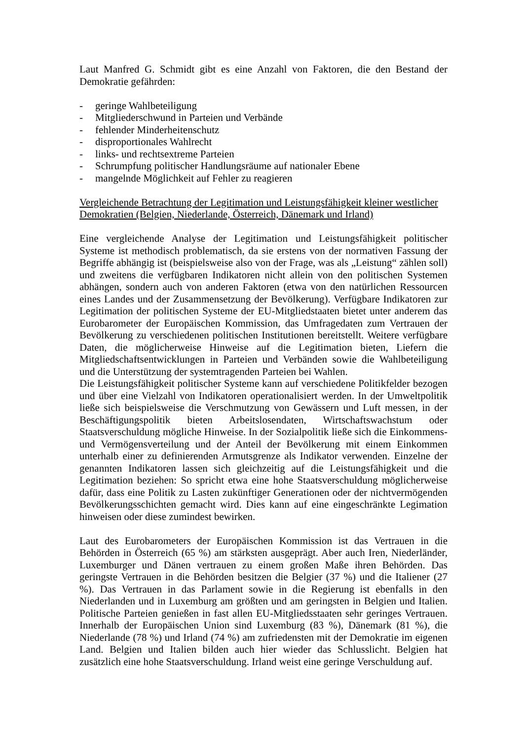Laut Manfred G. Schmidt gibt es eine Anzahl von Faktoren, die den Bestand der Demokratie gefährden:
- geringe Wahlbeteiligung
- Mitgliederschwund in Parteien und Verbände
- fehlender Minderheitenschutz
- disproportionales Wahlrecht
- links- und rechtsextreme Parteien
- Schrumpfung politischer Handlungsräume auf nationaler Ebene
- mangelnde Möglichkeit auf Fehler zu reagieren
Vergleichende Betrachtung der Legitimation und Leistungsfähigkeit kleiner westlicher Demokratien (Belgien, Niederlande, Österreich, Dänemark und Irland)
Eine vergleichende Analyse der Legitimation und Leistungsfähigkeit politischer Systeme ist methodisch problematisch, da sie erstens von der normativen Fassung der Begriffe abhängig ist (beispielsweise also von der Frage, was als „Leistung“ zählen soll) und zweitens die verfügbaren Indikatoren nicht allein von den politischen Systemen abhängen, sondern auch von anderen Faktoren (etwa von den natürlichen Ressourcen eines Landes und der Zusammensetzung der Bevölkerung). Verfügbare Indikatoren zur Legitimation der politischen Systeme der EU-Mitgliedstaaten bietet unter anderem das Eurobarometer der Europäischen Kommission, das Umfragedaten zum Vertrauen der Bevölkerung zu verschiedenen politischen Institutionen bereitstellt. Weitere verfügbare Daten, die möglicherweise Hinweise auf die Legitimation bieten, Liefern die Mitgliedschaftsentwicklungen in Parteien und Verbänden sowie die Wahlbeteiligung und die Unterstützung der systemtragenden Parteien bei Wahlen.
Die Leistungsfähigkeit politischer Systeme kann auf verschiedene Politikfelder bezogen und über eine Vielzahl von Indikatoren operationalisiert werden. In der Umweltpolitik ließe sich beispielsweise die Verschmutzung von Gewässern und Luft messen, in der Beschäftigungspolitik bieten Arbeitslosendaten, Wirtschaftswachstum oder Staatsverschuldung mögliche Hinweise. In der Sozialpolitik ließe sich die Einkommens- und Vermögensverteilung und der Anteil der Bevölkerung mit einem Einkommen unterhalb einer zu definierenden Armutsgrenze als Indikator verwenden. Einzelne der genannten Indikatoren lassen sich gleichzeitig auf die Leistungsfähigkeit und die Legitimation beziehen: So spricht etwa eine hohe Staatsverschuldung möglicherweise dafür, dass eine Politik zu Lasten zukünftiger Generationen oder der nichtvermögenden Bevölkerungsschichten gemacht wird. Dies kann auf eine eingeschränkte Legimation hinweisen oder diese zumindest bewirken.
Laut des Eurobarometers der Europäischen Kommission ist das Vertrauen in die Behörden in Österreich (65 %) am stärksten ausgeprägt. Aber auch Iren, Niederländer, Luxemburger und Dänen vertrauen zu einem großen Maße ihren Behörden. Das geringste Vertrauen in die Behörden besitzen die Belgier (37 %) und die Italiener (27 %). Das Vertrauen in das Parlament sowie in die Regierung ist ebenfalls in den Niederlanden und in Luxemburg am größten und am geringsten in Belgien und Italien. Politische Parteien genießen in fast allen EU-Mitgliedsstaaten sehr geringes Vertrauen. Innerhalb der Europäischen Union sind Luxemburg (83 %), Dänemark (81 %), die Niederlande (78 %) und Irland (74 %) am zufriedensten mit der Demokratie im eigenen Land. Belgien und Italien bilden auch hier wieder das Schlusslicht. Belgien hat zusätzlich eine hohe Staatsverschuldung. Irland weist eine geringe Verschuldung auf.